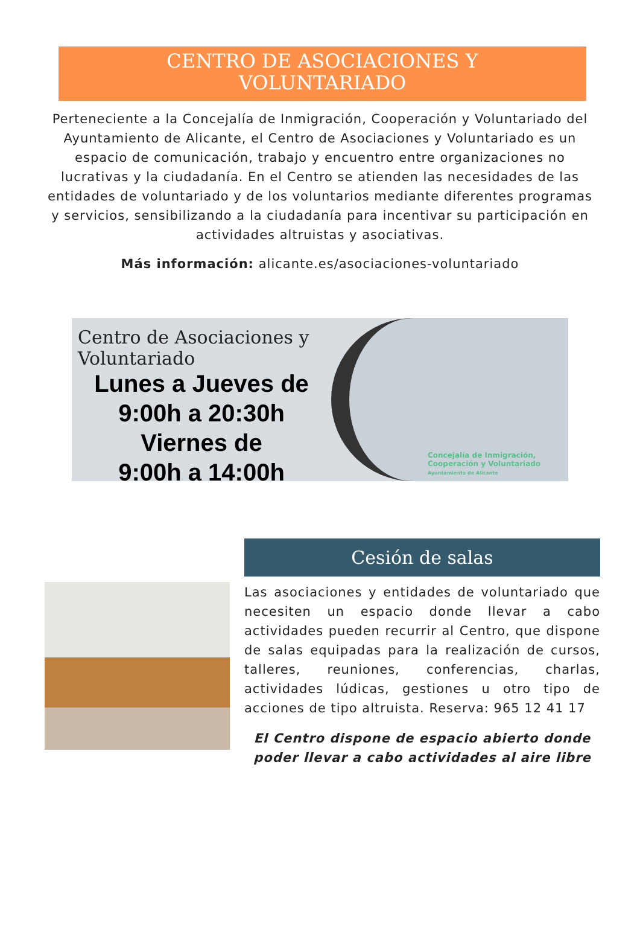CENTRO DE ASOCIACIONES Y
VOLUNTARIADO
Perteneciente a la Concejalía de Inmigración, Cooperación y Voluntariado del Ayuntamiento de Alicante, el Centro de Asociaciones y Voluntariado es un espacio de comunicación, trabajo y encuentro entre organizaciones no lucrativas y la ciudadanía. En el Centro se atienden las necesidades de las entidades de voluntariado y de los voluntarios mediante diferentes programas y servicios, sensibilizando a la ciudadanía para incentivar su participación en actividades altruistas y asociativas.
Más información: alicante.es/asociaciones-voluntariado
Centro de Asociaciones y Voluntariado
Lunes a Jueves de
9:00h a 20:30h
Viernes de
9:00h a 14:00h
Concejalía de Inmigración,
Cooperación y Voluntariado
Ayuntamiento de Alicante
Cesión de salas
Las asociaciones y entidades de voluntariado que necesiten un espacio donde llevar a cabo actividades pueden recurrir al Centro, que dispone de salas equipadas para la realización de cursos, talleres, reuniones, conferencias, charlas, actividades lúdicas, gestiones u otro tipo de acciones de tipo altruista. Reserva: 965 12 41 17
El Centro dispone de espacio abierto donde poder llevar a cabo actividades al aire libre